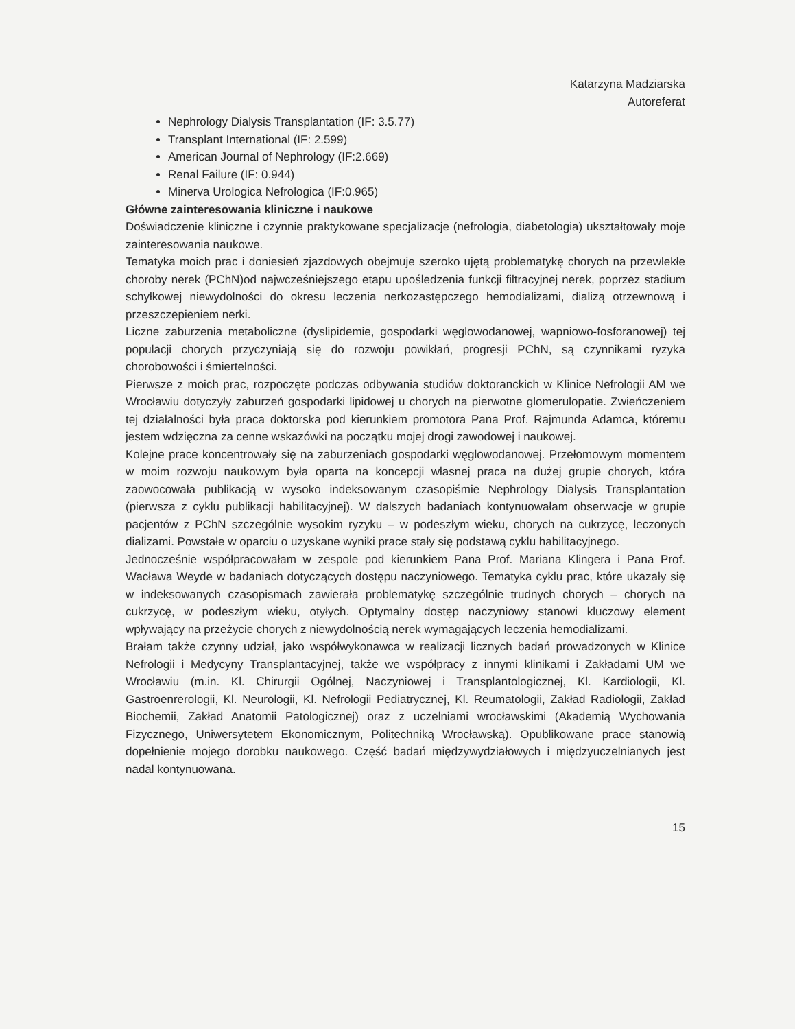Katarzyna Madziarska
Autoreferat
Nephrology Dialysis Transplantation (IF: 3.5.77)
Transplant International (IF: 2.599)
American Journal of Nephrology (IF:2.669)
Renal Failure (IF: 0.944)
Minerva Urologica Nefrologica (IF:0.965)
Główne zainteresowania kliniczne i naukowe
Doświadczenie kliniczne i czynnie praktykowane specjalizacje (nefrologia, diabetologia) ukształtowały moje zainteresowania naukowe.
Tematyka moich prac i doniesień zjazdowych obejmuje szeroko ujętą problematykę chorych na przewlekłe choroby nerek (PChN)od najwcześniejszego etapu upośledzenia funkcji filtracyjnej nerek, poprzez stadium schyłkowej niewydolności do okresu leczenia nerkozastępczego hemodializami, dializą otrzewnową i przeszczepieniem nerki.
Liczne zaburzenia metaboliczne (dyslipidemie, gospodarki węglowodanowej, wapniowo-fosforanowej) tej populacji chorych przyczyniają się do rozwoju powikłań, progresji PChN, są czynnikami ryzyka chorobowości i śmiertelności.
Pierwsze z moich prac, rozpoczęte podczas odbywania studiów doktoranckich w Klinice Nefrologii AM we Wrocławiu dotyczyły zaburzeń gospodarki lipidowej u chorych na pierwotne glomerulopatie. Zwieńczeniem tej działalności była praca doktorska pod kierunkiem promotora Pana Prof. Rajmunda Adamca, któremu jestem wdzięczna za cenne wskazówki na początku mojej drogi zawodowej i naukowej.
Kolejne prace koncentrowały się na zaburzeniach gospodarki węglowodanowej. Przełomowym momentem w moim rozwoju naukowym była oparta na koncepcji własnej praca na dużej grupie chorych, która zaowocowała publikacją w wysoko indeksowanym czasopiśmie Nephrology Dialysis Transplantation (pierwsza z cyklu publikacji habilitacyjnej). W dalszych badaniach kontynuowałam obserwacje w grupie pacjentów z PChN szczególnie wysokim ryzyku – w podeszłym wieku, chorych na cukrzycę, leczonych dializami. Powstałe w oparciu o uzyskane wyniki prace stały się podstawą cyklu habilitacyjnego.
Jednocześnie współpracowałam w zespole pod kierunkiem Pana Prof. Mariana Klingera i Pana Prof. Wacława Weyde w badaniach dotyczących dostępu naczyniowego. Tematyka cyklu prac, które ukazały się w indeksowanych czasopismach zawierała problematykę szczególnie trudnych chorych – chorych na cukrzycę, w podeszłym wieku, otyłych. Optymalny dostęp naczyniowy stanowi kluczowy element wpływający na przeżycie chorych z niewydolnością nerek wymagających leczenia hemodializami.
Brałam także czynny udział, jako współwykonawca w realizacji licznych badań prowadzonych w Klinice Nefrologii i Medycyny Transplantacyjnej, także we współpracy z innymi klinikami i Zakładami UM we Wrocławiu (m.in. Kl. Chirurgii Ogólnej, Naczyniowej i Transplantologicznej, Kl. Kardiologii, Kl. Gastroenrerologii, Kl. Neurologii, Kl. Nefrologii Pediatrycznej, Kl. Reumatologii, Zakład Radiologii, Zakład Biochemii, Zakład Anatomii Patologicznej) oraz z uczelniami wrocławskimi (Akademią Wychowania Fizycznego, Uniwersytetem Ekonomicznym, Politechniką Wrocławską). Opublikowane prace stanowią dopełnienie mojego dorobku naukowego. Część badań międzywydziałowych i międzyuczelnianych jest nadal kontynuowana.
15